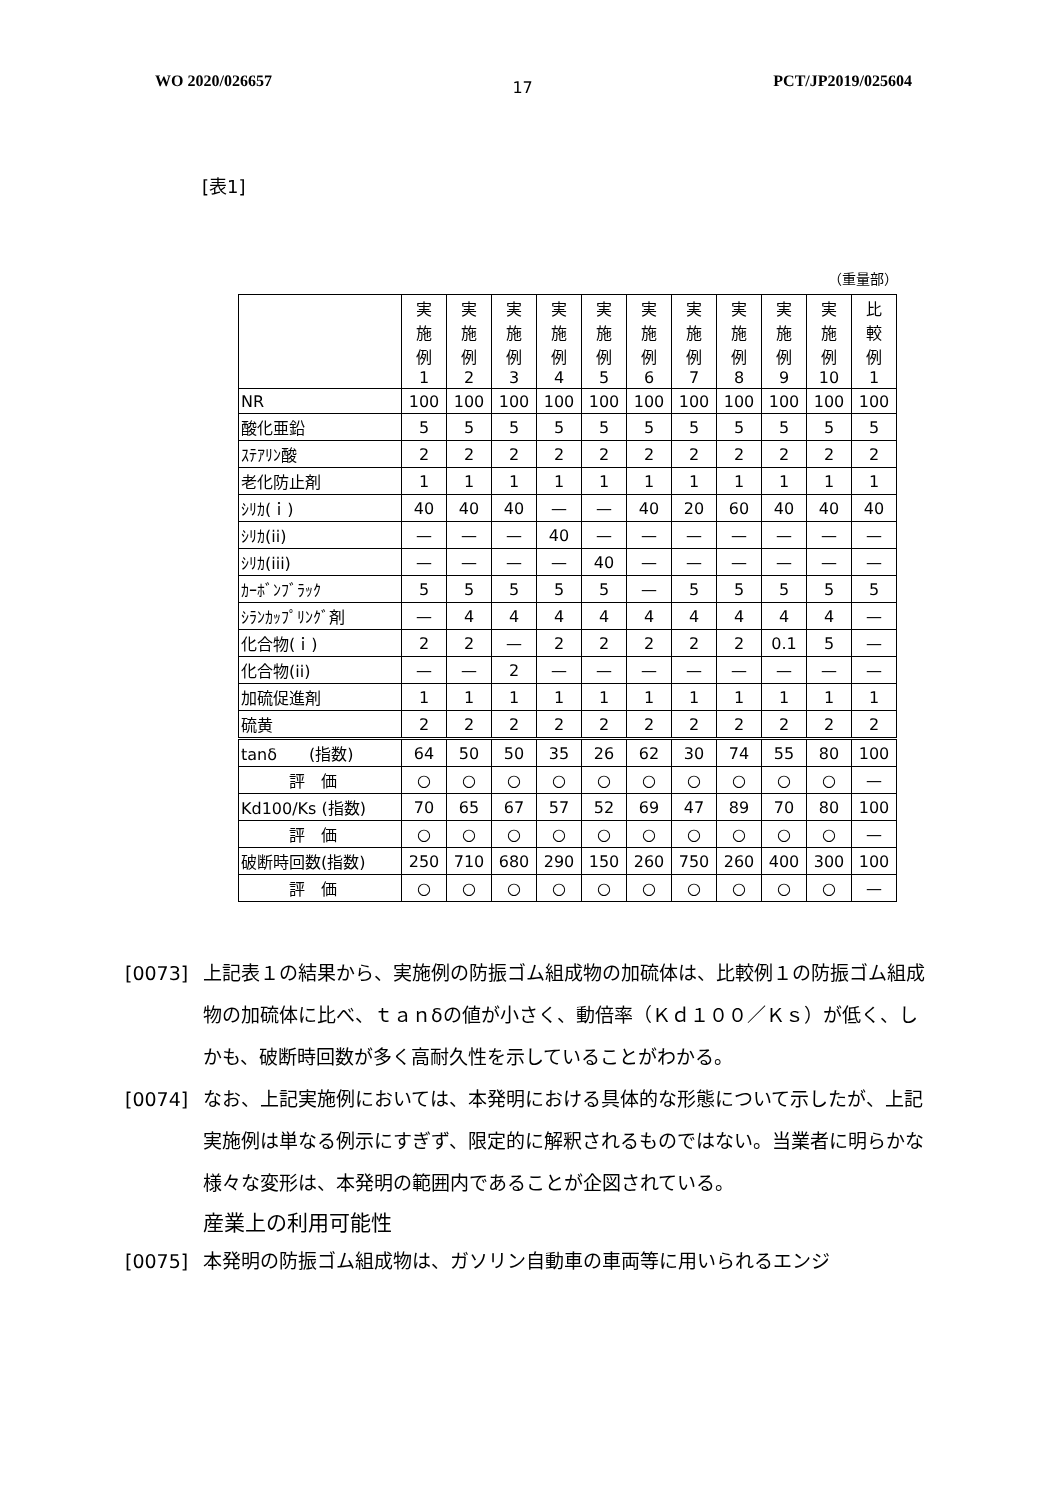WO 2020/026657 17 PCT/JP2019/025604
[表1]
（重量部）
| | 実 施 例 1 | 実 施 例 2 | 実 施 例 3 | 実 施 例 4 | 実 施 例 5 | 実 施 例 6 | 実 施 例 7 | 実 施 例 8 | 実 施 例 9 | 実 施 例 10 | 比 較 例 1 |
| --- | --- | --- | --- | --- | --- | --- | --- | --- | --- | --- | --- |
| NR | 100 | 100 | 100 | 100 | 100 | 100 | 100 | 100 | 100 | 100 | 100 |
| 酸化亜鉛 | 5 | 5 | 5 | 5 | 5 | 5 | 5 | 5 | 5 | 5 | 5 |
| ｽﾃｱﾘﾝ酸 | 2 | 2 | 2 | 2 | 2 | 2 | 2 | 2 | 2 | 2 | 2 |
| 老化防止剤 | 1 | 1 | 1 | 1 | 1 | 1 | 1 | 1 | 1 | 1 | 1 |
| ｼﾘｶ(ｉ) | 40 | 40 | 40 | — | — | 40 | 20 | 60 | 40 | 40 | 40 |
| ｼﾘｶ(ii) | — | — | — | 40 | — | — | — | — | — | — | — |
| ｼﾘｶ(iii) | — | — | — | — | 40 | — | — | — | — | — | — |
| ｶｰﾎﾞﾝﾌﾞﾗｯｸ | 5 | 5 | 5 | 5 | 5 | — | 5 | 5 | 5 | 5 | 5 |
| ｼﾗﾝｶｯﾌﾟﾘﾝｸﾞ剤 | — | 4 | 4 | 4 | 4 | 4 | 4 | 4 | 4 | 4 | — |
| 化合物(ｉ) | 2 | 2 | — | 2 | 2 | 2 | 2 | 2 | 0.1 | 5 | — |
| 化合物(ii) | — | — | 2 | — | — | — | — | — | — | — | — |
| 加硫促進剤 | 1 | 1 | 1 | 1 | 1 | 1 | 1 | 1 | 1 | 1 | 1 |
| 硫黄 | 2 | 2 | 2 | 2 | 2 | 2 | 2 | 2 | 2 | 2 | 2 |
| tanδ (指数) | 64 | 50 | 50 | 35 | 26 | 62 | 30 | 74 | 55 | 80 | 100 |
| 評 価 | ○ | ○ | ○ | ○ | ○ | ○ | ○ | ○ | ○ | ○ | — |
| Kd100/Ks (指数) | 70 | 65 | 67 | 57 | 52 | 69 | 47 | 89 | 70 | 80 | 100 |
| 評 価 | ○ | ○ | ○ | ○ | ○ | ○ | ○ | ○ | ○ | ○ | — |
| 破断時回数(指数) | 250 | 710 | 680 | 290 | 150 | 260 | 750 | 260 | 400 | 300 | 100 |
| 評 価 | ○ | ○ | ○ | ○ | ○ | ○ | ○ | ○ | ○ | ○ | — |
[0073] 上記表１の結果から、実施例の防振ゴム組成物の加硫体は、比較例１の防振ゴム組成物の加硫体に比べ、ｔａｎδの値が小さく、動倍率（Ｋｄ１００／Ｋｓ）が低く、しかも、破断時回数が多く高耐久性を示していることがわかる。
[0074] なお、上記実施例においては、本発明における具体的な形態について示したが、上記実施例は単なる例示にすぎず、限定的に解釈されるものではない。当業者に明らかな様々な変形は、本発明の範囲内であることが企図されている。
産業上の利用可能性
[0075] 本発明の防振ゴム組成物は、ガソリン自動車の車両等に用いられるエンジ